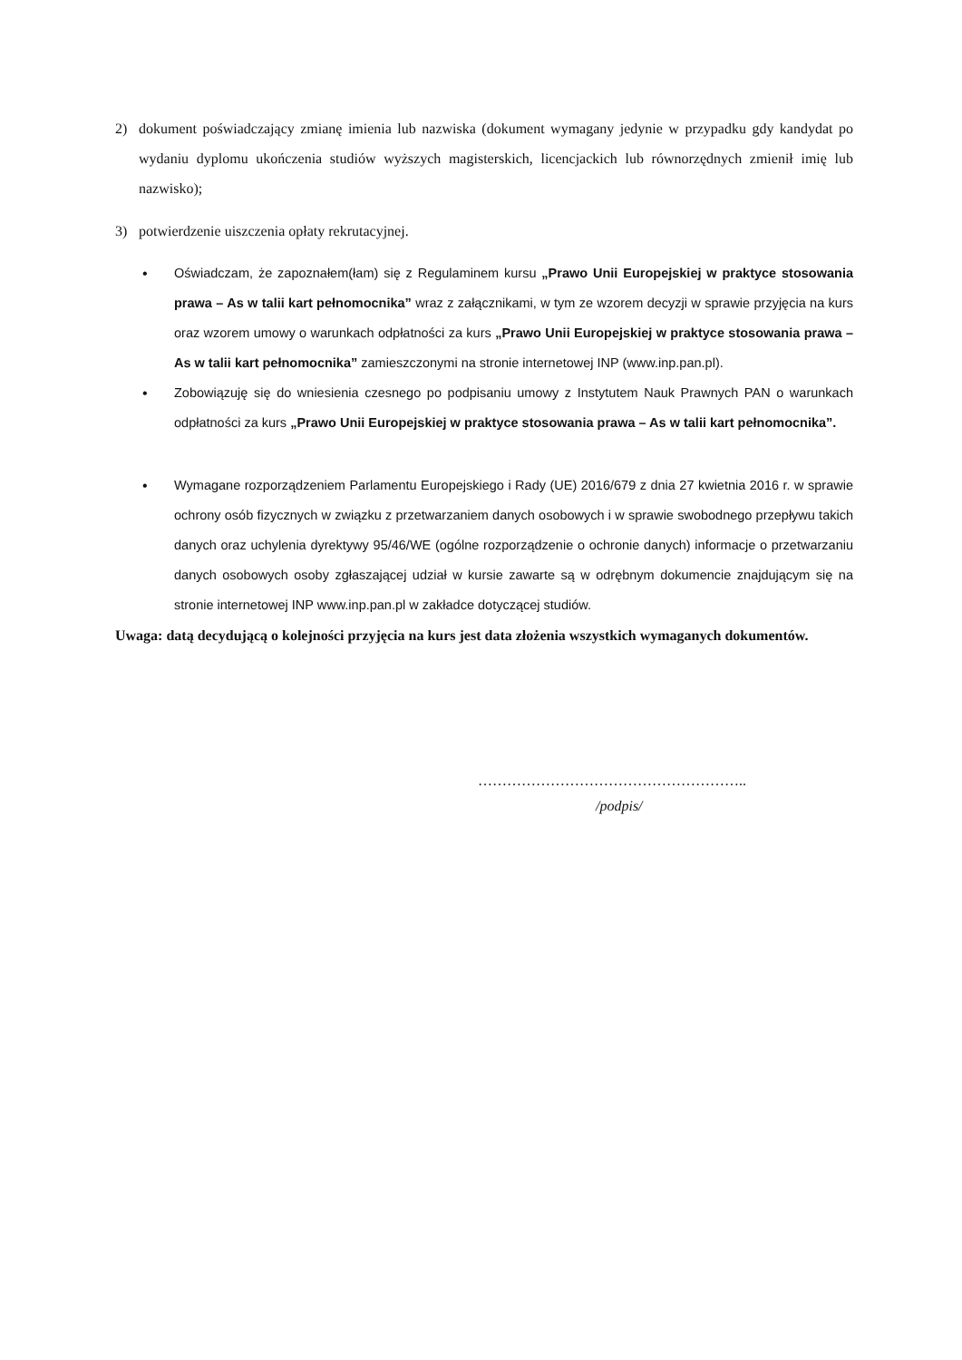2) dokument poświadczający zmianę imienia lub nazwiska (dokument wymagany jedynie w przypadku gdy kandydat po wydaniu dyplomu ukończenia studiów wyższych magisterskich, licencjackich lub równorzędnych zmienił imię lub nazwisko);
3) potwierdzenie uiszczenia opłaty rekrutacyjnej.
• Oświadczam, że zapoznałem(łam) się z Regulaminem kursu „Prawo Unii Europejskiej w praktyce stosowania prawa – As w talii kart pełnomocnika” wraz z załącznikami, w tym ze wzorem decyzji w sprawie przyjęcia na kurs oraz wzorem umowy o warunkach odpłatności za kurs „Prawo Unii Europejskiej w praktyce stosowania prawa – As w talii kart pełnomocnika” zamieszczonymi na stronie internetowej INP (www.inp.pan.pl).
• Zobowiązuję się do wniesienia czesnego po podpisaniu umowy z Instytutem Nauk Prawnych PAN o warunkach odpłatności za kurs „Prawo Unii Europejskiej w praktyce stosowania prawa – As w talii kart pełnomocnika”.
• Wymagane rozporządzeniem Parlamentu Europejskiego i Rady (UE) 2016/679 z dnia 27 kwietnia 2016 r. w sprawie ochrony osób fizycznych w związku z przetwarzaniem danych osobowych i w sprawie swobodnego przepływu takich danych oraz uchylenia dyrektywy 95/46/WE (ogólne rozporządzenie o ochronie danych) informacje o przetwarzaniu danych osobowych osoby zgłaszającej udział w kursie zawarte są w odrębnym dokumencie znajdującym się na stronie internetowej INP www.inp.pan.pl w zakładce dotyczącej studiów.
Uwaga: datą decydującą o kolejności przyjęcia na kurs jest data złożenia wszystkich wymaganych dokumentów.
………………………………………………..
/podpis/